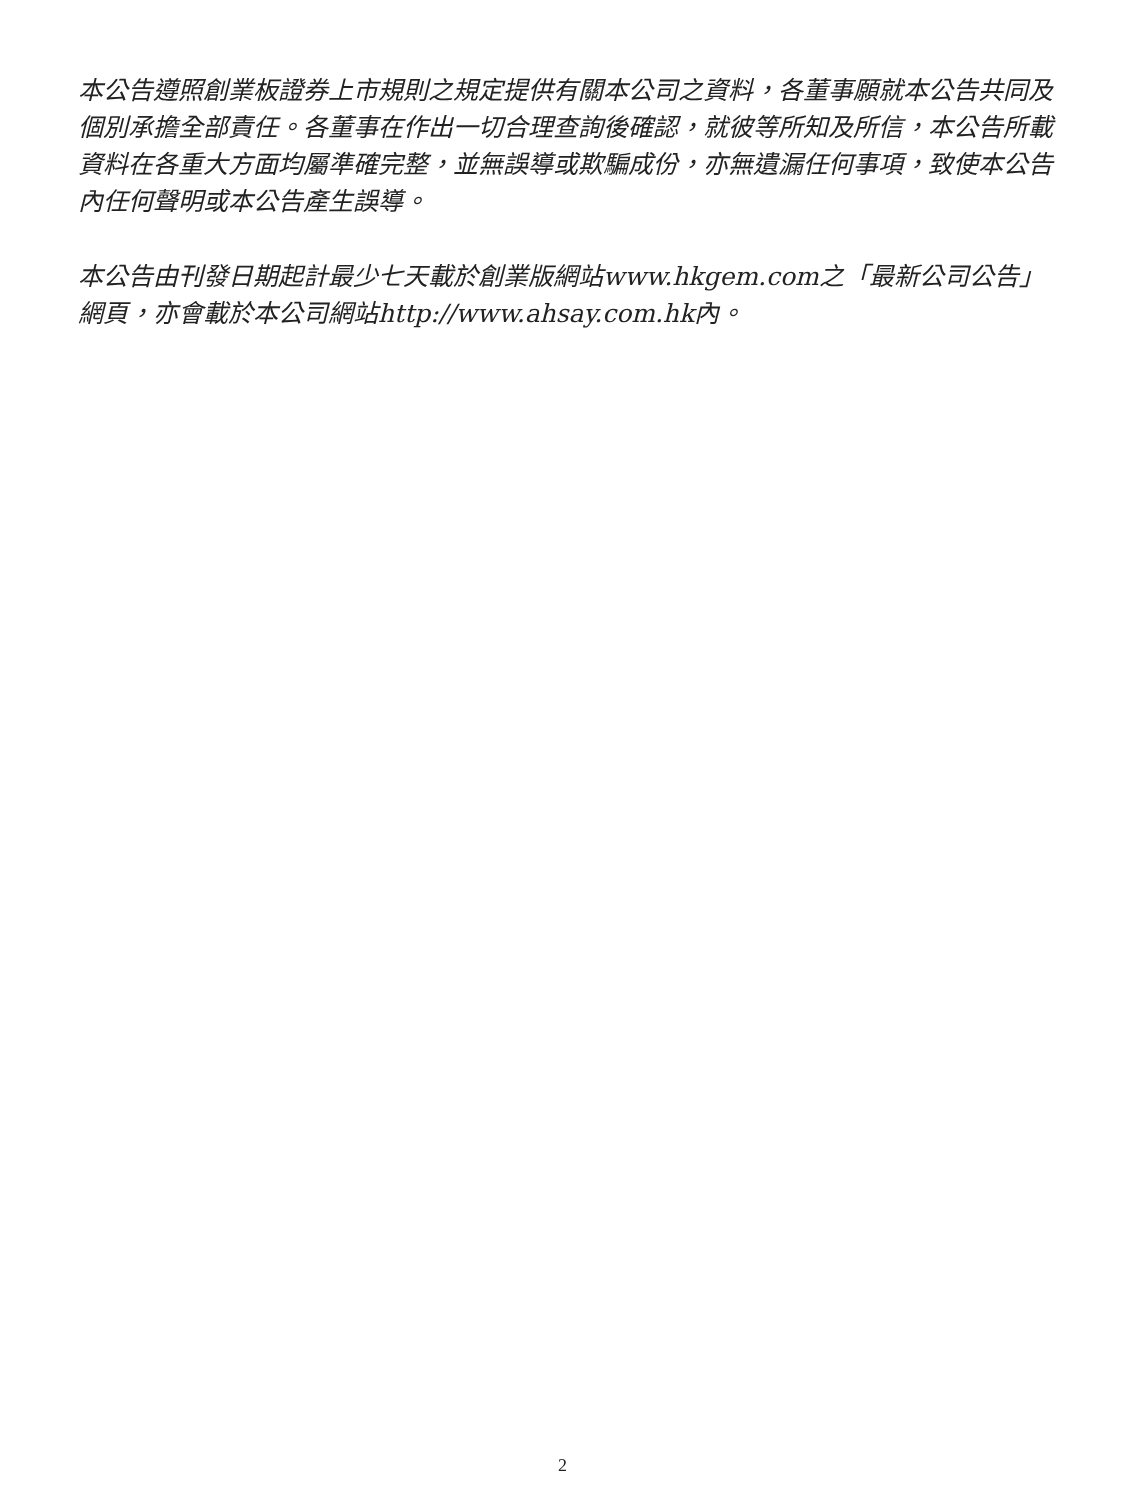本公告遵照創業板證券上市規則之規定提供有關本公司之資料，各董事願就本公告共同及個別承擔全部責任。各董事在作出一切合理查詢後確認，就彼等所知及所信，本公告所載資料在各重大方面均屬準確完整，並無誤導或欺騙成份，亦無遺漏任何事項，致使本公告內任何聲明或本公告產生誤導。
本公告由刊發日期起計最少七天載於創業版網站www.hkgem.com之「最新公司公告」網頁，亦會載於本公司網站http://www.ahsay.com.hk內。
2